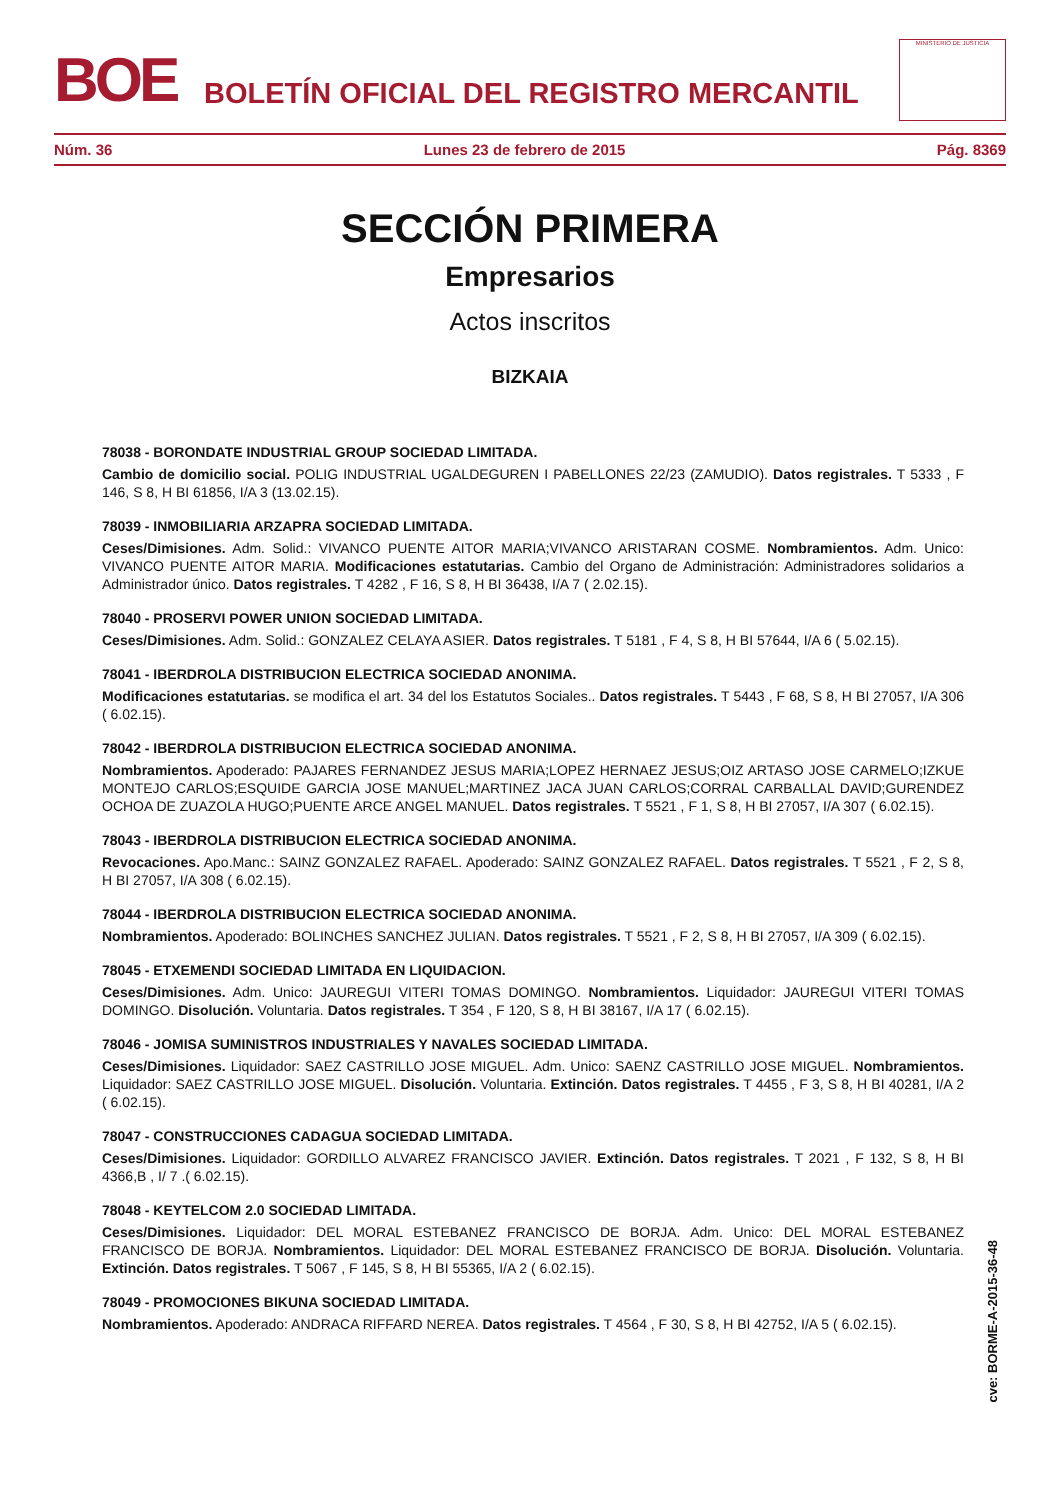BOE
BOLETÍN OFICIAL DEL REGISTRO MERCANTIL
MINISTERIO DE JUSTICIA
Núm. 36 Lunes 23 de febrero de 2015 Pág. 8369
SECCIÓN PRIMERA
Empresarios
Actos inscritos
BIZKAIA
78038 - BORONDATE INDUSTRIAL GROUP SOCIEDAD LIMITADA.
Cambio de domicilio social. POLIG INDUSTRIAL UGALDEGUREN I PABELLONES 22/23 (ZAMUDIO). Datos registrales. T 5333 , F 146, S 8, H BI 61856, I/A 3 (13.02.15).
78039 - INMOBILIARIA ARZAPRA SOCIEDAD LIMITADA.
Ceses/Dimisiones. Adm. Solid.: VIVANCO PUENTE AITOR MARIA;VIVANCO ARISTARAN COSME. Nombramientos. Adm. Unico: VIVANCO PUENTE AITOR MARIA. Modificaciones estatutarias. Cambio del Organo de Administración: Administradores solidarios a Administrador único. Datos registrales. T 4282 , F 16, S 8, H BI 36438, I/A 7 ( 2.02.15).
78040 - PROSERVI POWER UNION SOCIEDAD LIMITADA.
Ceses/Dimisiones. Adm. Solid.: GONZALEZ CELAYA ASIER. Datos registrales. T 5181 , F 4, S 8, H BI 57644, I/A 6 ( 5.02.15).
78041 - IBERDROLA DISTRIBUCION ELECTRICA SOCIEDAD ANONIMA.
Modificaciones estatutarias. se modifica el art. 34 del los Estatutos Sociales.. Datos registrales. T 5443 , F 68, S 8, H BI 27057, I/A 306 ( 6.02.15).
78042 - IBERDROLA DISTRIBUCION ELECTRICA SOCIEDAD ANONIMA.
Nombramientos. Apoderado: PAJARES FERNANDEZ JESUS MARIA;LOPEZ HERNAEZ JESUS;OIZ ARTASO JOSE CARMELO;IZKUE MONTEJO CARLOS;ESQUIDE GARCIA JOSE MANUEL;MARTINEZ JACA JUAN CARLOS;CORRAL CARBALLAL DAVID;GURENDEZ OCHOA DE ZUAZOLA HUGO;PUENTE ARCE ANGEL MANUEL. Datos registrales. T 5521 , F 1, S 8, H BI 27057, I/A 307 ( 6.02.15).
78043 - IBERDROLA DISTRIBUCION ELECTRICA SOCIEDAD ANONIMA.
Revocaciones. Apo.Manc.: SAINZ GONZALEZ RAFAEL. Apoderado: SAINZ GONZALEZ RAFAEL. Datos registrales. T 5521 , F 2, S 8, H BI 27057, I/A 308 ( 6.02.15).
78044 - IBERDROLA DISTRIBUCION ELECTRICA SOCIEDAD ANONIMA.
Nombramientos. Apoderado: BOLINCHES SANCHEZ JULIAN. Datos registrales. T 5521 , F 2, S 8, H BI 27057, I/A 309 ( 6.02.15).
78045 - ETXEMENDI SOCIEDAD LIMITADA EN LIQUIDACION.
Ceses/Dimisiones. Adm. Unico: JAUREGUI VITERI TOMAS DOMINGO. Nombramientos. Liquidador: JAUREGUI VITERI TOMAS DOMINGO. Disolución. Voluntaria. Datos registrales. T 354 , F 120, S 8, H BI 38167, I/A 17 ( 6.02.15).
78046 - JOMISA SUMINISTROS INDUSTRIALES Y NAVALES SOCIEDAD LIMITADA.
Ceses/Dimisiones. Liquidador: SAEZ CASTRILLO JOSE MIGUEL. Adm. Unico: SAENZ CASTRILLO JOSE MIGUEL. Nombramientos. Liquidador: SAEZ CASTRILLO JOSE MIGUEL. Disolución. Voluntaria. Extinción. Datos registrales. T 4455 , F 3, S 8, H BI 40281, I/A 2 ( 6.02.15).
78047 - CONSTRUCCIONES CADAGUA SOCIEDAD LIMITADA.
Ceses/Dimisiones. Liquidador: GORDILLO ALVAREZ FRANCISCO JAVIER. Extinción. Datos registrales. T 2021 , F 132, S 8, H BI 4366,B , I/ 7 .( 6.02.15).
78048 - KEYTELCOM 2.0 SOCIEDAD LIMITADA.
Ceses/Dimisiones. Liquidador: DEL MORAL ESTEBANEZ FRANCISCO DE BORJA. Adm. Unico: DEL MORAL ESTEBANEZ FRANCISCO DE BORJA. Nombramientos. Liquidador: DEL MORAL ESTEBANEZ FRANCISCO DE BORJA. Disolución. Voluntaria. Extinción. Datos registrales. T 5067 , F 145, S 8, H BI 55365, I/A 2 ( 6.02.15).
78049 - PROMOCIONES BIKUNA SOCIEDAD LIMITADA.
Nombramientos. Apoderado: ANDRACA RIFFARD NEREA. Datos registrales. T 4564 , F 30, S 8, H BI 42752, I/A 5 ( 6.02.15).
cve: BORME-A-2015-36-48